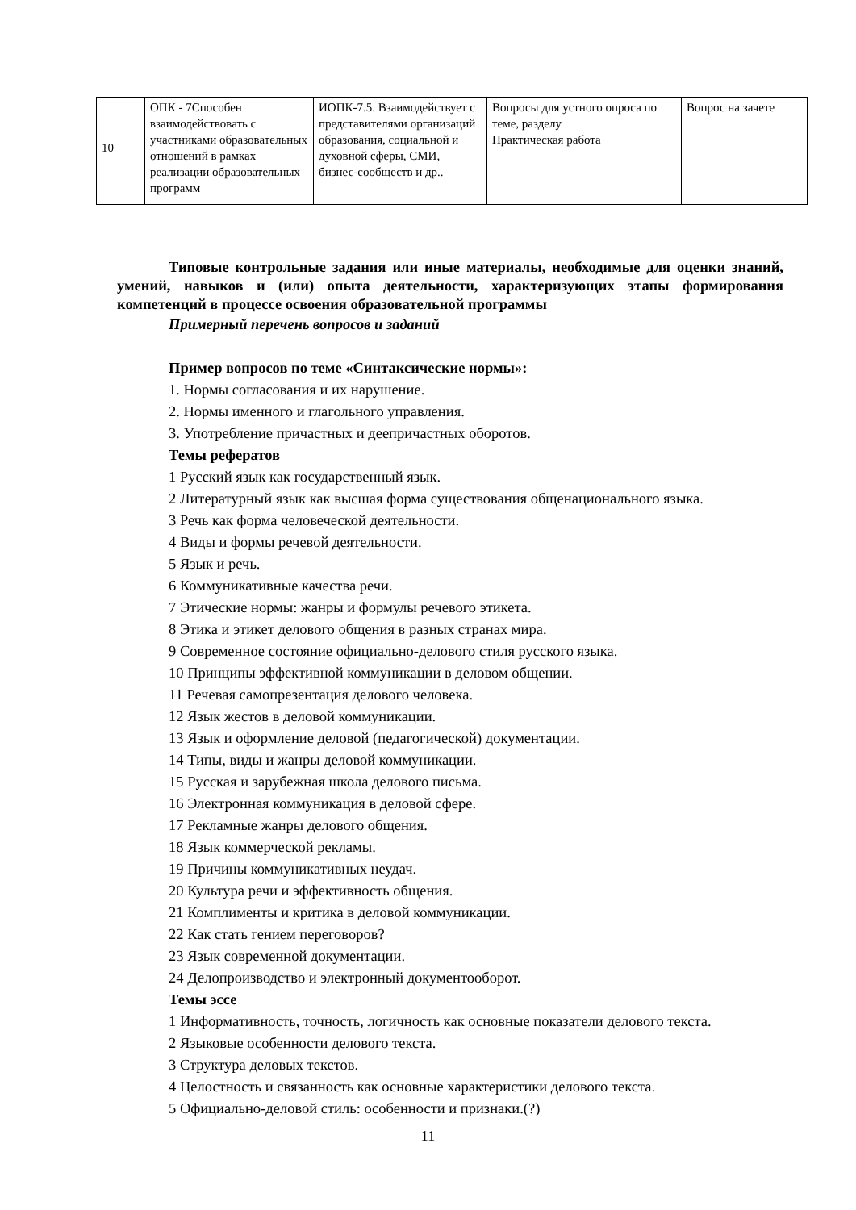| 10 | ОПК - 7Способен взаимодействовать с участниками образовательных отношений в рамках реализации образовательных программ | ИОПК-7.5. Взаимодействует с представителями организаций образования, социальной и духовной сферы, СМИ, бизнес-сообществ и др.. | Вопросы для устного опроса по теме, разделу Практическая работа | Вопрос на зачете |
Типовые контрольные задания или иные материалы, необходимые для оценки знаний, умений, навыков и (или) опыта деятельности, характеризующих этапы формирования компетенций в процессе освоения образовательной программы
Примерный перечень вопросов и заданий
Пример вопросов по теме «Синтаксические нормы»:
1. Нормы согласования и их нарушение.
2. Нормы именного и глагольного управления.
3. Употребление причастных и деепричастных оборотов.
Темы рефератов
1 Русский язык как государственный язык.
2 Литературный язык как высшая форма существования общенационального языка.
3 Речь как форма человеческой деятельности.
4 Виды и формы речевой деятельности.
5 Язык и речь.
6 Коммуникативные качества речи.
7 Этические нормы: жанры и формулы речевого этикета.
8 Этика и этикет делового общения в разных странах мира.
9 Современное состояние официально-делового стиля русского языка.
10 Принципы эффективной коммуникации в деловом общении.
11 Речевая самопрезентация делового человека.
12 Язык жестов в деловой коммуникации.
13 Язык и оформление деловой (педагогической) документации.
14 Типы, виды и жанры деловой коммуникации.
15 Русская и зарубежная школа делового письма.
16 Электронная коммуникация в деловой сфере.
17 Рекламные жанры делового общения.
18 Язык коммерческой рекламы.
19 Причины коммуникативных неудач.
20 Культура речи и эффективность общения.
21 Комплименты и критика в деловой коммуникации.
22 Как стать гением переговоров?
23 Язык современной документации.
24 Делопроизводство и электронный документооборот.
Темы эссе
1 Информативность, точность, логичность как основные показатели делового текста.
2 Языковые особенности делового текста.
3 Структура деловых текстов.
4 Целостность и связанность как основные характеристики делового текста.
5 Официально-деловой стиль: особенности и признаки.(?)
11